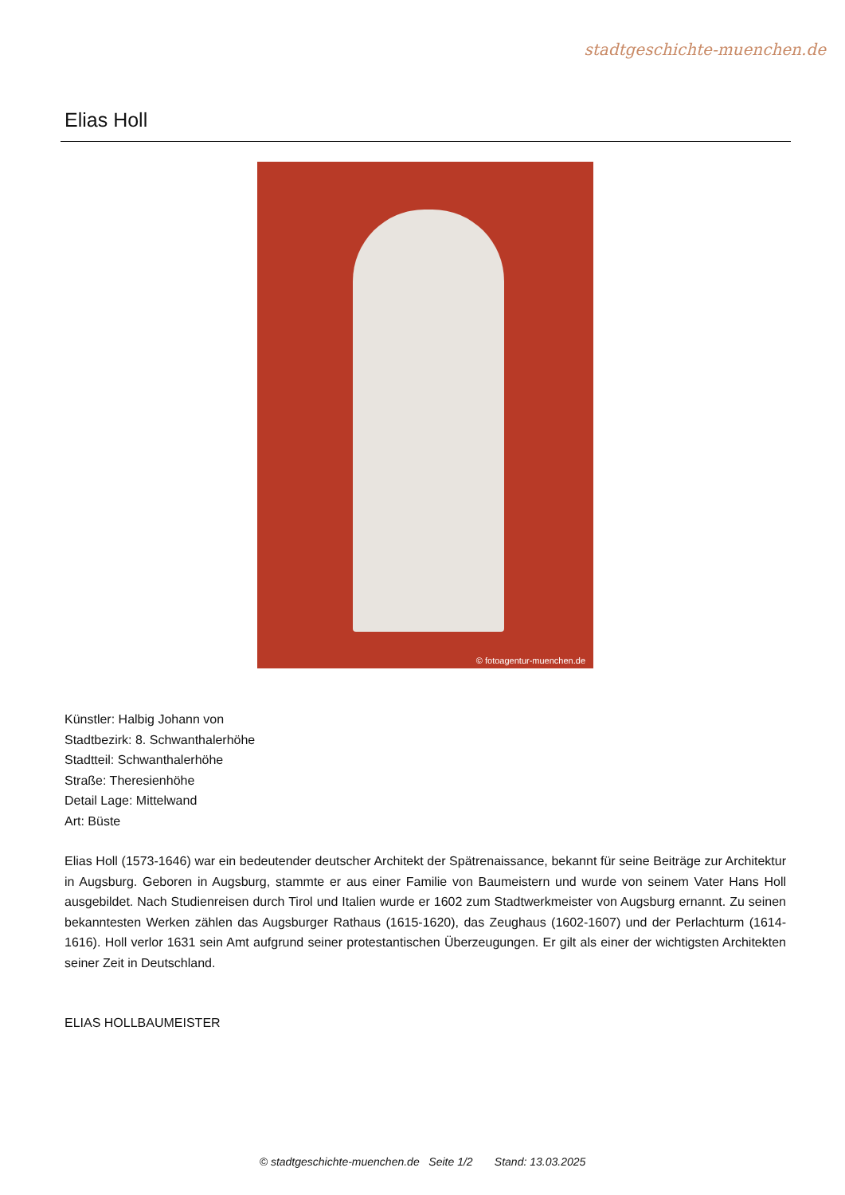stadtgeschichte-muenchen.de
Elias Holl
© fotoagentur-muenchen.de
Künstler: Halbig Johann von
Stadtbezirk: 8. Schwanthalerhöhe
Stadtteil: Schwanthalerhöhe
Straße: Theresienhöhe
Detail Lage: Mittelwand
Art: Büste
Elias Holl (1573-1646) war ein bedeutender deutscher Architekt der Spätrenaissance, bekannt für seine Beiträge zur Architektur in Augsburg. Geboren in Augsburg, stammte er aus einer Familie von Baumeistern und wurde von seinem Vater Hans Holl ausgebildet. Nach Studienreisen durch Tirol und Italien wurde er 1602 zum Stadtwerkmeister von Augsburg ernannt. Zu seinen bekanntesten Werken zählen das Augsburger Rathaus (1615-1620), das Zeughaus (1602-1607) und der Perlachturm (1614-1616). Holl verlor 1631 sein Amt aufgrund seiner protestantischen Überzeugungen. Er gilt als einer der wichtigsten Architekten seiner Zeit in Deutschland.
ELIAS HOLLBAUMEISTER
© stadtgeschichte-muenchen.de Seite 1/2 Stand: 13.03.2025